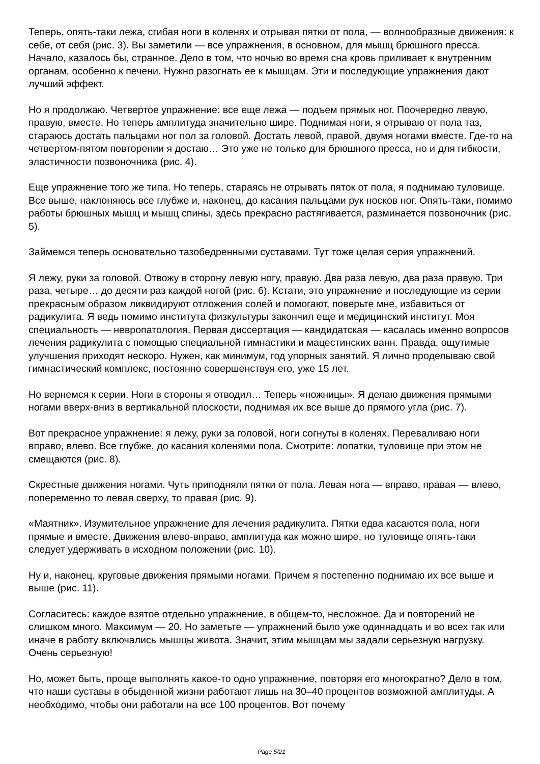Теперь, опять-таки лежа, сгибая ноги в коленях и отрывая пятки от пола, — волнообразные движения: к себе, от себя (рис. 3). Вы заметили — все упражнения, в основном, для мышц брюшного пресса. Начало, казалось бы, странное. Дело в том, что ночью во время сна кровь приливает к внутренним органам, особенно к печени. Нужно разогнать ее к мышцам. Эти и последующие упражнения дают лучший эффект.
Но я продолжаю. Четвертое упражнение: все еще лежа — подъем прямых ног. Поочередно левую, правую, вместе. Но теперь амплитуда значительно шире. Поднимая ноги, я отрываю от пола таз, стараюсь достать пальцами ног пол за головой. Достать левой, правой, двумя ногами вместе. Где-то на четвертом-пятом повторении я достаю… Это уже не только для брюшного пресса, но и для гибкости, эластичности позвоночника (рис. 4).
Еще упражнение того же типа. Но теперь, стараясь не отрывать пяток от пола, я поднимаю туловище. Все выше, наклоняюсь все глубже и, наконец, до касания пальцами рук носков ног. Опять-таки, помимо работы брюшных мышц и мышц спины, здесь прекрасно растягивается, разминается позвоночник (рис. 5).
Займемся теперь основательно тазобедренными суставами. Тут тоже целая серия упражнений.
Я лежу, руки за головой. Отвожу в сторону левую ногу, правую. Два раза левую, два раза правую. Три раза, четыре… до десяти раз каждой ногой (рис. 6). Кстати, это упражнение и последующие из серии прекрасным образом ликвидируют отложения солей и помогают, поверьте мне, избавиться от радикулита. Я ведь помимо института физкультуры закончил еще и медицинский институт. Моя специальность — невропатология. Первая диссертация — кандидатская — касалась именно вопросов лечения радикулита с помощью специальной гимнастики и мацестинских ванн. Правда, ощутимые улучшения приходят нескоро. Нужен, как минимум, год упорных занятий. Я лично проделываю свой гимнастический комплекс, постоянно совершенствуя его, уже 15 лет.
Но вернемся к серии. Ноги в стороны я отводил… Теперь «ножницы». Я делаю движения прямыми ногами вверх-вниз в вертикальной плоскости, поднимая их все выше до прямого угла (рис. 7).
Вот прекрасное упражнение: я лежу, руки за головой, ноги согнуты в коленях. Переваливаю ноги вправо, влево. Все глубже, до касания коленями пола. Смотрите: лопатки, туловище при этом не смещаются (рис. 8).
Скрестные движения ногами. Чуть приподняли пятки от пола. Левая нога — вправо, правая — влево, попеременно то левая сверху, то правая (рис. 9).
«Маятник». Изумительное упражнение для лечения радикулита. Пятки едва касаются пола, ноги прямые и вместе. Движения влево-вправо, амплитуда как можно шире, но туловище опять-таки следует удерживать в исходном положении (рис. 10).
Ну и, наконец, круговые движения прямыми ногами. Причем я постепенно поднимаю их все выше и выше (рис. 11).
Согласитесь: каждое взятое отдельно упражнение, в общем-то, несложное. Да и повторений не слишком много. Максимум — 20. Но заметьте — упражнений было уже одиннадцать и во всех так или иначе в работу включались мышцы живота. Значит, этим мышцам мы задали серьезную нагрузку. Очень серьезную!
Но, может быть, проще выполнять какое-то одно упражнение, повторяя его многократно? Дело в том, что наши суставы в обыденной жизни работают лишь на 30–40 процентов возможной амплитуды. А необходимо, чтобы они работали на все 100 процентов. Вот почему
Page 5/21